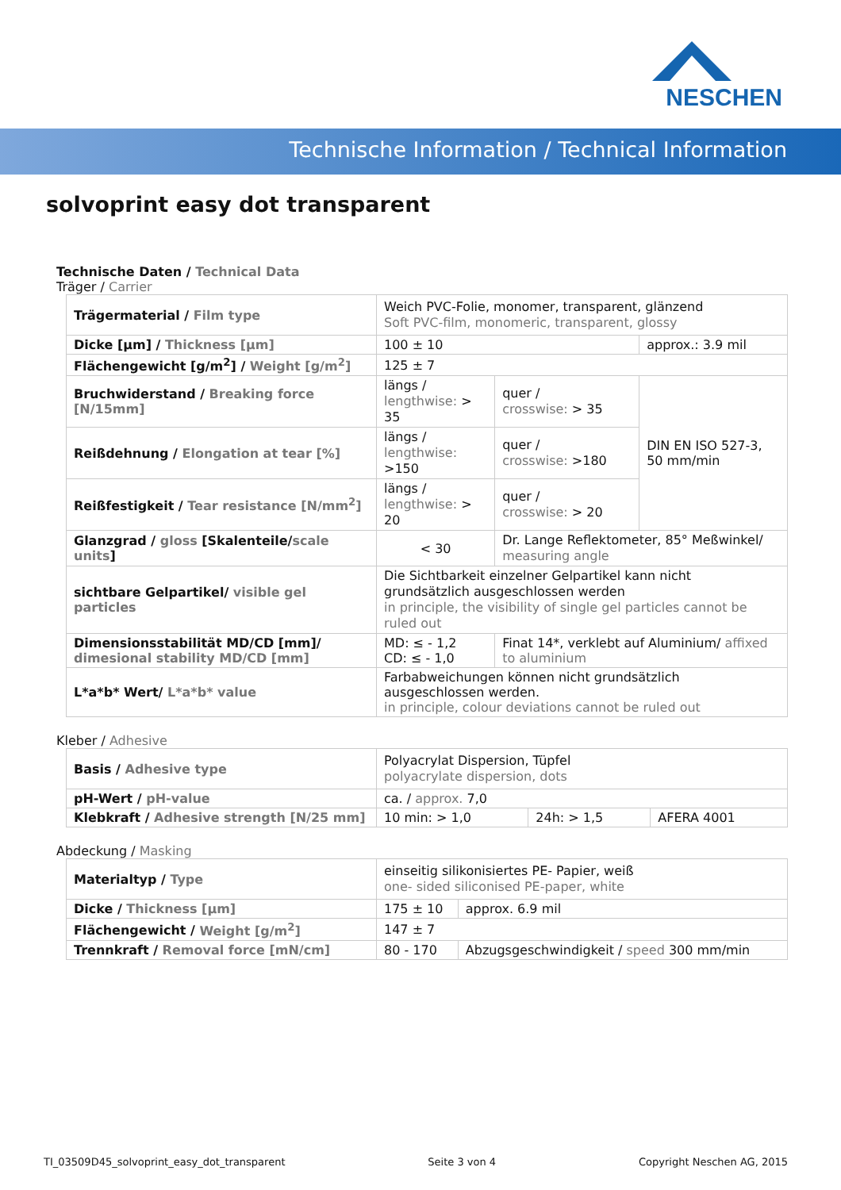NESCHEN
Technische Information / Technical Information
solvoprint easy dot transparent
Technische Daten / Technical Data
Träger / Carrier
| Trägermaterial / Film type | Weich PVC-Folie, monomer, transparent, glänzend Soft PVC-film, monomeric, transparent, glossy | | |
| Dicke [µm] / Thickness [µm] | 100 ± 10 | | approx.: 3.9 mil |
| Flächengewicht [g/m<sup>2</sup>] / Weight [g/m<sup>2</sup>] | 125 ± 7 | | |
| Bruchwiderstand / Breaking force [N/15mm] | längs / lengthwise: > 35 | quer / crosswise: > 35 | DIN EN ISO 527-3, 50 mm/min |
| Reißdehnung / Elongation at tear [%] | längs / lengthwise: >150 | quer / crosswise: >180 | |
| Reißfestigkeit / Tear resistance [N/mm<sup>2</sup>] | längs / lengthwise: > 20 | quer / crosswise: > 20 | |
| Glanzgrad / gloss [Skalenteile/ scale units ] | < 30 | Dr. Lange Reflektometer, 85° Meßwinkel/ measuring angle | |
| sichtbare Gelpartikel/ visible gel particles | Die Sichtbarkeit einzelner Gelpartikel kann nicht grundsätzlich ausgeschlossen werden in principle, the visibility of single gel particles cannot be ruled out | | |
| Dimensionsstabilität MD/CD [mm]/ dimesional stability MD/CD [mm] | MD: ≤ - 1,2 CD: ≤ - 1,0 | Finat 14*, verklebt auf Aluminium/ affixed to aluminium | |
| L*a*b* Wert/ L*a*b* value | Farbabweichungen können nicht grundsätzlich ausgeschlossen werden. in principle, colour deviations cannot be ruled out | | |
Kleber / Adhesive
| Basis / Adhesive type | Polyacrylat Dispersion, Tüpfel polyacrylate dispersion, dots | | |
| pH-Wert / pH-value | ca. / approx. 7,0 | | |
| Klebkraft / Adhesive strength [N/25 mm] | 10 min: > 1,0 | 24h: > 1,5 | AFERA 4001 |
Abdeckung / Masking
| Materialtyp / Type | einseitig silikonisiertes PE- Papier, weiß one- sided siliconised PE-paper, white | | |
| Dicke / Thickness [µm] | 175 ± 10 | | approx. 6.9 mil |
| Flächengewicht / Weight [g/m<sup>2</sup>] | 147 ± 7 | | |
| Trennkraft / Removal force [mN/cm] | 80 - 170 | Abzugsgeschwindigkeit / speed 300 mm/min | |
TI_03509D45_solvoprint_easy_dot_transparent Seite 3 von 4 Copyright Neschen AG, 2015